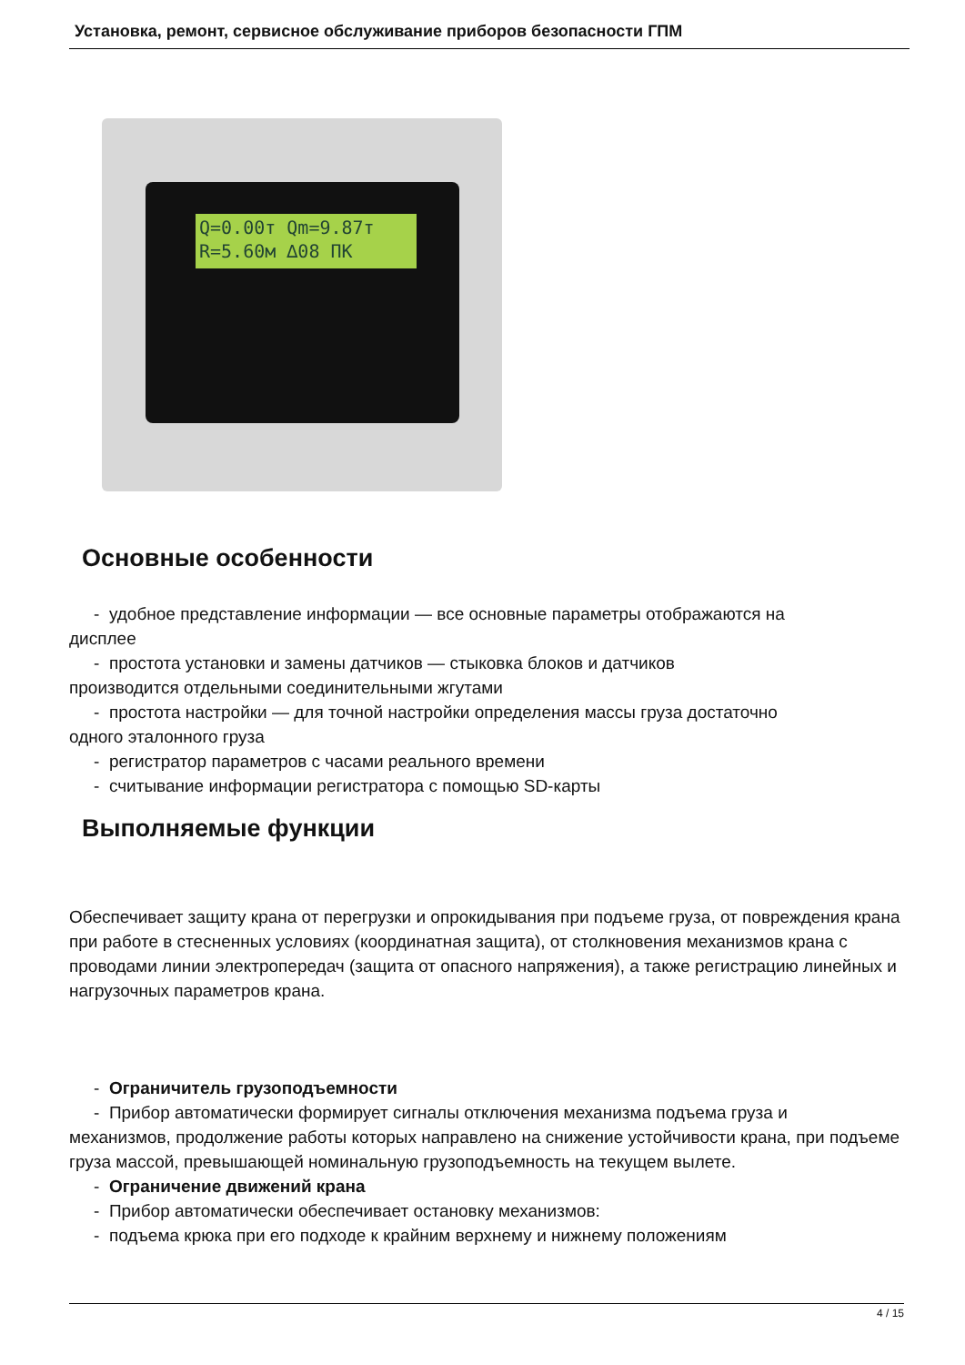Установка, ремонт, сервисное обслуживание приборов безопасности ГПМ
Q=0.00т Qm=9.87т
R=5.60м ∆08 ПК
Основные особенности
- удобное представление информации — все основные параметры отображаются на
дисплее
- простота установки и замены датчиков — стыковка блоков и датчиков
производится отдельными соединительными жгутами
- простота настройки — для точной настройки определения массы груза достаточно
одного эталонного груза
- регистратор параметров с часами реального времени
- считывание информации регистратора с помощью SD-карты
Выполняемые функции
Обеспечивает защиту крана от перегрузки и опрокидывания при подъеме груза, от повреждения крана при работе в стесненных условиях (координатная защита), от столкновения механизмов крана с проводами линии электропередач (защита от опасного напряжения), а также регистрацию линейных и нагрузочных параметров крана.
- Ограничитель грузоподъемности
- Прибор автоматически формирует сигналы отключения механизма подъема груза и
механизмов, продолжение работы которых направлено на снижение устойчивости крана, при подъеме груза массой, превышающей номинальную грузоподъемность на текущем вылете.
- Ограничение движений крана
- Прибор автоматически обеспечивает остановку механизмов:
- подъема крюка при его подходе к крайним верхнему и нижнему положениям
4 / 15